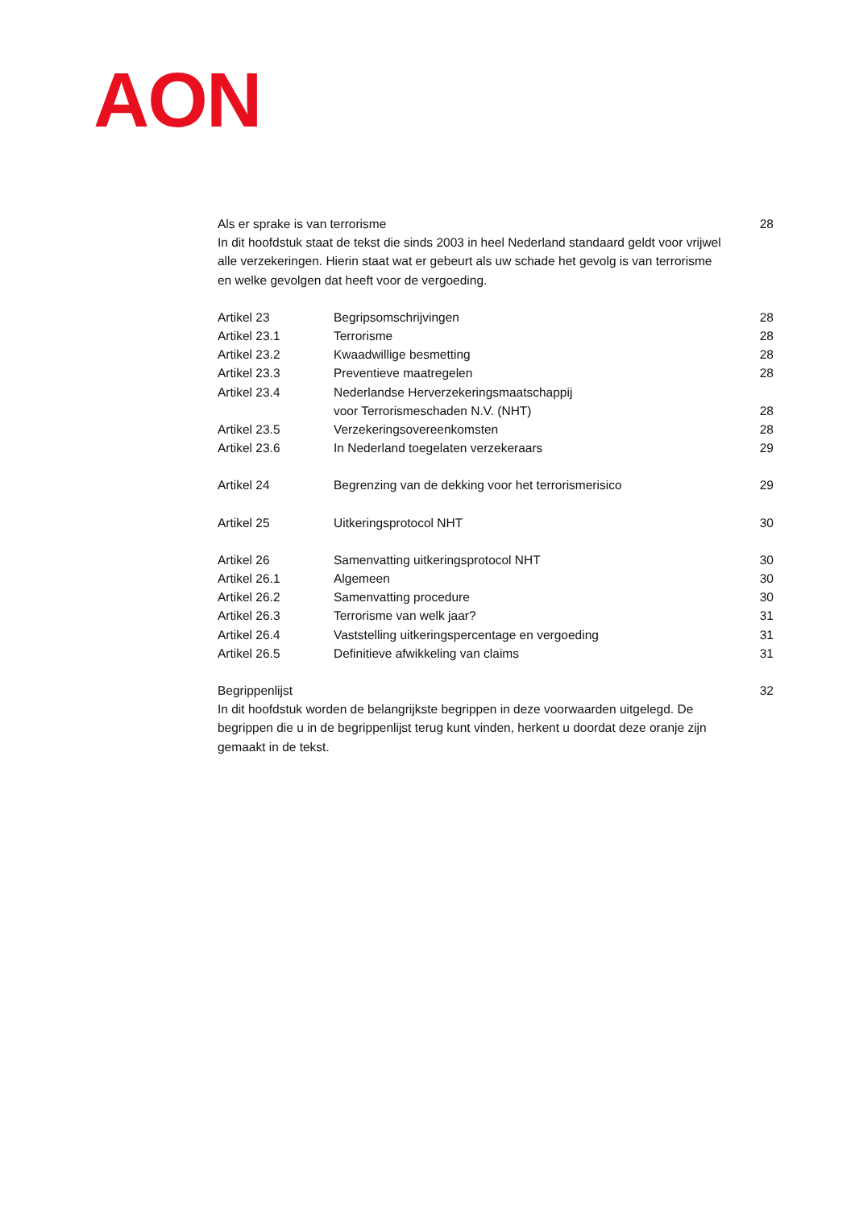AON
Als er sprake is van terrorisme
28
In dit hoofdstuk staat de tekst die sinds 2003 in heel Nederland standaard geldt voor vrijwel alle verzekeringen. Hierin staat wat er gebeurt als uw schade het gevolg is van terrorisme en welke gevolgen dat heeft voor de vergoeding.
Artikel 23 Begripsomschrijvingen 28
Artikel 23.1 Terrorisme 28
Artikel 23.2 Kwaadwillige besmetting 28
Artikel 23.3 Preventieve maatregelen 28
Artikel 23.4 Nederlandse Herverzekeringsmaatschappij
voor Terrorismeschaden N.V. (NHT)
28
Artikel 23.5 Verzekeringsovereenkomsten 28
Artikel 23.6 In Nederland toegelaten verzekeraars
29
Artikel 24 Begrenzing van de dekking voor het terrorismerisico
29
Artikel 25 Uitkeringsprotocol NHT 30
Artikel 26 Samenvatting uitkeringsprotocol NHT
30
Artikel 26.1 Algemeen 30
Artikel 26.2 Samenvatting procedure 30
Artikel 26.3 Terrorisme van welk jaar? 31
Artikel 26.4 Vaststelling uitkeringspercentage en vergoeding
31
Artikel 26.5 Definitieve afwikkeling van claims
31
Begrippenlijst 32
In dit hoofdstuk worden de belangrijkste begrippen in deze voorwaarden uitgelegd. De begrippen die u in de begrippenlijst terug kunt vinden, herkent u doordat deze oranje zijn gemaakt in de tekst.